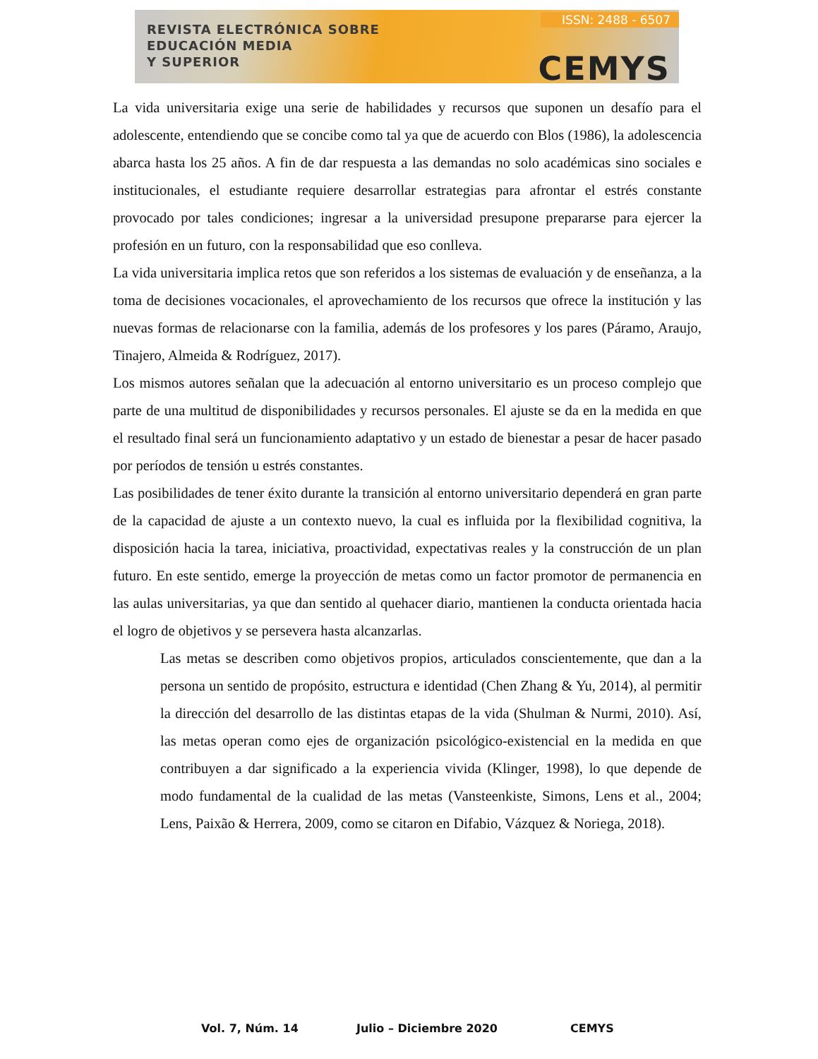REVISTA ELECTRÓNICA SOBRE
EDUCACIÓN MEDIA
Y SUPERIOR
ISSN: 2488 - 6507
CEMYS
La vida universitaria exige una serie de habilidades y recursos que suponen un desafío para el adolescente, entendiendo que se concibe como tal ya que de acuerdo con Blos (1986), la adolescencia abarca hasta los 25 años. A fin de dar respuesta a las demandas no solo académicas sino sociales e institucionales, el estudiante requiere desarrollar estrategias para afrontar el estrés constante provocado por tales condiciones; ingresar a la universidad presupone prepararse para ejercer la profesión en un futuro, con la responsabilidad que eso conlleva.
La vida universitaria implica retos que son referidos a los sistemas de evaluación y de enseñanza, a la toma de decisiones vocacionales, el aprovechamiento de los recursos que ofrece la institución y las nuevas formas de relacionarse con la familia, además de los profesores y los pares (Páramo, Araujo, Tinajero, Almeida & Rodríguez, 2017).
Los mismos autores señalan que la adecuación al entorno universitario es un proceso complejo que parte de una multitud de disponibilidades y recursos personales. El ajuste se da en la medida en que el resultado final será un funcionamiento adaptativo y un estado de bienestar a pesar de hacer pasado por períodos de tensión u estrés constantes.
Las posibilidades de tener éxito durante la transición al entorno universitario dependerá en gran parte de la capacidad de ajuste a un contexto nuevo, la cual es influida por la flexibilidad cognitiva, la disposición hacia la tarea, iniciativa, proactividad, expectativas reales y la construcción de un plan futuro. En este sentido, emerge la proyección de metas como un factor promotor de permanencia en las aulas universitarias, ya que dan sentido al quehacer diario, mantienen la conducta orientada hacia el logro de objetivos y se persevera hasta alcanzarlas.
Las metas se describen como objetivos propios, articulados conscientemente, que dan a la persona un sentido de propósito, estructura e identidad (Chen Zhang & Yu, 2014), al permitir la dirección del desarrollo de las distintas etapas de la vida (Shulman & Nurmi, 2010). Así, las metas operan como ejes de organización psicológico-existencial en la medida en que contribuyen a dar significado a la experiencia vivida (Klinger, 1998), lo que depende de modo fundamental de la cualidad de las metas (Vansteenkiste, Simons, Lens et al., 2004; Lens, Paixão & Herrera, 2009, como se citaron en Difabio, Vázquez & Noriega, 2018).
Vol. 7, Núm. 14 Julio – Diciembre 2020 CEMYS